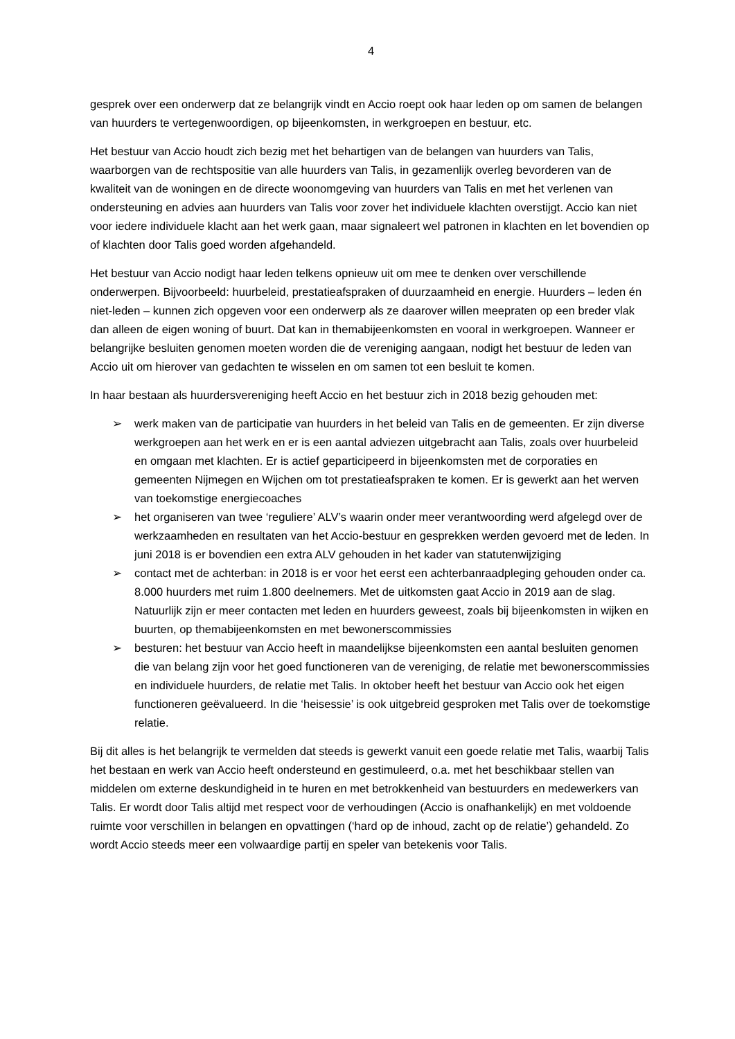4
gesprek over een onderwerp dat ze belangrijk vindt en Accio roept ook haar leden op om samen de belangen van huurders te vertegenwoordigen, op bijeenkomsten, in werkgroepen en bestuur, etc.
Het bestuur van Accio houdt zich bezig met het behartigen van de belangen van huurders van Talis, waarborgen van de rechtspositie van alle huurders van Talis, in gezamenlijk overleg bevorderen van de kwaliteit van de woningen en de directe woonomgeving van huurders van Talis en met het verlenen van ondersteuning en advies aan huurders van Talis voor zover het individuele klachten overstijgt. Accio kan niet voor iedere individuele klacht aan het werk gaan, maar signaleert wel patronen in klachten en let bovendien op of klachten door Talis goed worden afgehandeld.
Het bestuur van Accio nodigt haar leden telkens opnieuw uit om mee te denken over verschillende onderwerpen. Bijvoorbeeld: huurbeleid, prestatieafspraken of duurzaamheid en energie. Huurders – leden én niet-leden – kunnen zich opgeven voor een onderwerp als ze daarover willen meepraten op een breder vlak dan alleen de eigen woning of buurt. Dat kan in themabijeenkomsten en vooral in werkgroepen. Wanneer er belangrijke besluiten genomen moeten worden die de vereniging aangaan, nodigt het bestuur de leden van Accio uit om hierover van gedachten te wisselen en om samen tot een besluit te komen.
In haar bestaan als huurdersvereniging heeft Accio en het bestuur zich in 2018 bezig gehouden met:
➢ werk maken van de participatie van huurders in het beleid van Talis en de gemeenten. Er zijn diverse werkgroepen aan het werk en er is een aantal adviezen uitgebracht aan Talis, zoals over huurbeleid en omgaan met klachten. Er is actief geparticipeerd in bijeenkomsten met de corporaties en gemeenten Nijmegen en Wijchen om tot prestatieafspraken te komen. Er is gewerkt aan het werven van toekomstige energiecoaches
➢ het organiseren van twee ‘reguliere’ ALV’s waarin onder meer verantwoording werd afgelegd over de werkzaamheden en resultaten van het Accio-bestuur en gesprekken werden gevoerd met de leden. In juni 2018 is er bovendien een extra ALV gehouden in het kader van statutenwijziging
➢ contact met de achterban: in 2018 is er voor het eerst een achterbanraadpleging gehouden onder ca. 8.000 huurders met ruim 1.800 deelnemers. Met de uitkomsten gaat Accio in 2019 aan de slag. Natuurlijk zijn er meer contacten met leden en huurders geweest, zoals bij bijeenkomsten in wijken en buurten, op themabijeenkomsten en met bewonerscommissies
➢ besturen: het bestuur van Accio heeft in maandelijkse bijeenkomsten een aantal besluiten genomen die van belang zijn voor het goed functioneren van de vereniging, de relatie met bewonerscommissies en individuele huurders, de relatie met Talis. In oktober heeft het bestuur van Accio ook het eigen functioneren geëvalueerd. In die ‘heisessie’ is ook uitgebreid gesproken met Talis over de toekomstige relatie.
Bij dit alles is het belangrijk te vermelden dat steeds is gewerkt vanuit een goede relatie met Talis, waarbij Talis het bestaan en werk van Accio heeft ondersteund en gestimuleerd, o.a. met het beschikbaar stellen van middelen om externe deskundigheid in te huren en met betrokkenheid van bestuurders en medewerkers van Talis. Er wordt door Talis altijd met respect voor de verhoudingen (Accio is onafhankelijk) en met voldoende ruimte voor verschillen in belangen en opvattingen (‘hard op de inhoud, zacht op de relatie’) gehandeld. Zo wordt Accio steeds meer een volwaardige partij en speler van betekenis voor Talis.